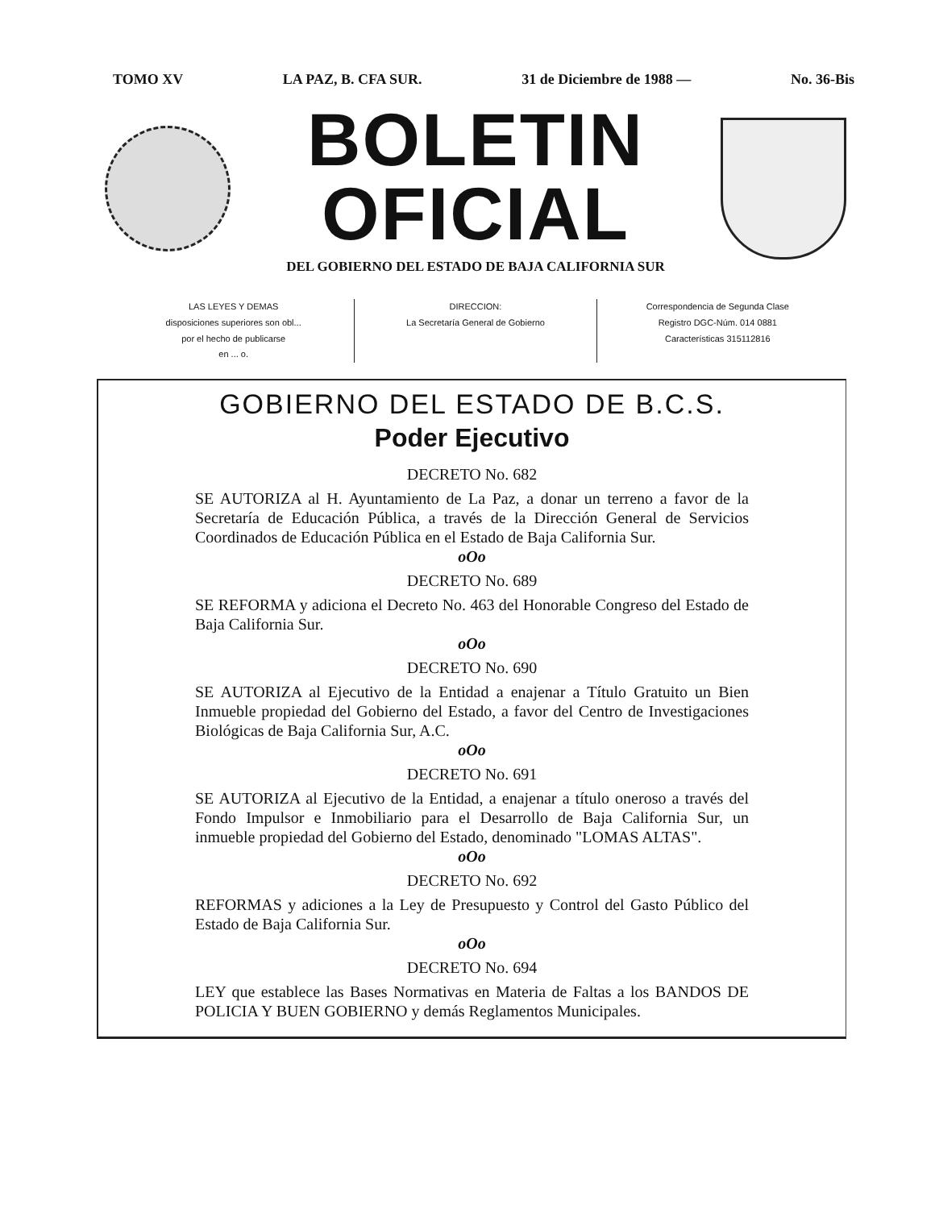TOMO XV LA PAZ, B. CFA SUR. 31 de Diciembre de 1988 — No. 36-Bis
BOLETIN OFICIAL
DEL GOBIERNO DEL ESTADO DE BAJA CALIFORNIA SUR
LAS LEYES Y DEMAS
disposiciones superiores son obl...
por el hecho de publicarse
en ... o.
DIRECCION:
La Secretaría General de Gobierno
Correspondencia de Segunda Clase
Registro DGC-Núm. 014 0881
Características 315112816
GOBIERNO DEL ESTADO DE B.C.S.
Poder Ejecutivo
DECRETO No. 682
SE AUTORIZA al H. Ayuntamiento de La Paz, a donar un terreno a favor de la Secretaría de Educación Pública, a través de la Dirección General de Servicios Coordinados de Educación Pública en el Estado de Baja California Sur.
oOo
DECRETO No. 689
SE REFORMA y adiciona el Decreto No. 463 del Honorable Congreso del Estado de Baja California Sur.
oOo
DECRETO No. 690
SE AUTORIZA al Ejecutivo de la Entidad a enajenar a Título Gratuito un Bien Inmueble propiedad del Gobierno del Estado, a favor del Centro de Investigaciones Biológicas de Baja California Sur, A.C.
oOo
DECRETO No. 691
SE AUTORIZA al Ejecutivo de la Entidad, a enajenar a título oneroso a través del Fondo Impulsor e Inmobiliario para el Desarrollo de Baja California Sur, un inmueble propiedad del Gobierno del Estado, denominado "LOMAS ALTAS".
oOo
DECRETO No. 692
REFORMAS y adiciones a la Ley de Presupuesto y Control del Gasto Público del Estado de Baja California Sur.
oOo
DECRETO No. 694
LEY que establece las Bases Normativas en Materia de Faltas a los BANDOS DE POLICIA Y BUEN GOBIERNO y demás Reglamentos Municipales.